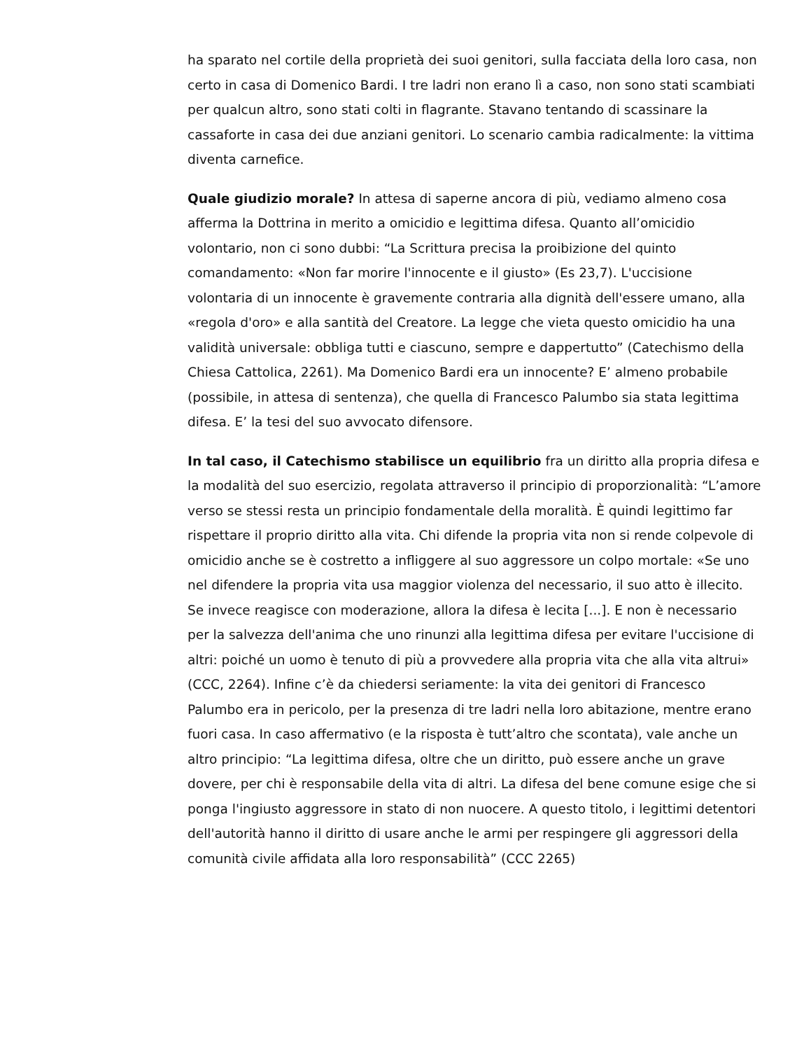ha sparato nel cortile della proprietà dei suoi genitori, sulla facciata della loro casa, non certo in casa di Domenico Bardi. I tre ladri non erano lì a caso, non sono stati scambiati per qualcun altro, sono stati colti in flagrante. Stavano tentando di scassinare la cassaforte in casa dei due anziani genitori. Lo scenario cambia radicalmente: la vittima diventa carnefice.
Quale giudizio morale? In attesa di saperne ancora di più, vediamo almeno cosa afferma la Dottrina in merito a omicidio e legittima difesa. Quanto all’omicidio volontario, non ci sono dubbi: “La Scrittura precisa la proibizione del quinto comandamento: «Non far morire l'innocente e il giusto» (Es 23,7). L'uccisione volontaria di un innocente è gravemente contraria alla dignità dell'essere umano, alla «regola d'oro» e alla santità del Creatore. La legge che vieta questo omicidio ha una validità universale: obbliga tutti e ciascuno, sempre e dappertutto” (Catechismo della Chiesa Cattolica, 2261). Ma Domenico Bardi era un innocente? E’ almeno probabile (possibile, in attesa di sentenza), che quella di Francesco Palumbo sia stata legittima difesa. E’ la tesi del suo avvocato difensore.
In tal caso, il Catechismo stabilisce un equilibrio fra un diritto alla propria difesa e la modalità del suo esercizio, regolata attraverso il principio di proporzionalità: “L’amore verso se stessi resta un principio fondamentale della moralità. È quindi legittimo far rispettare il proprio diritto alla vita. Chi difende la propria vita non si rende colpevole di omicidio anche se è costretto a infliggere al suo aggressore un colpo mortale: «Se uno nel difendere la propria vita usa maggior violenza del necessario, il suo atto è illecito. Se invece reagisce con moderazione, allora la difesa è lecita [...]. E non è necessario per la salvezza dell'anima che uno rinunzi alla legittima difesa per evitare l'uccisione di altri: poiché un uomo è tenuto di più a provvedere alla propria vita che alla vita altrui» (CCC, 2264). Infine c’è da chiedersi seriamente: la vita dei genitori di Francesco Palumbo era in pericolo, per la presenza di tre ladri nella loro abitazione, mentre erano fuori casa. In caso affermativo (e la risposta è tutt’altro che scontata), vale anche un altro principio: “La legittima difesa, oltre che un diritto, può essere anche un grave dovere, per chi è responsabile della vita di altri. La difesa del bene comune esige che si ponga l'ingiusto aggressore in stato di non nuocere. A questo titolo, i legittimi detentori dell'autorità hanno il diritto di usare anche le armi per respingere gli aggressori della comunità civile affidata alla loro responsabilità” (CCC 2265)